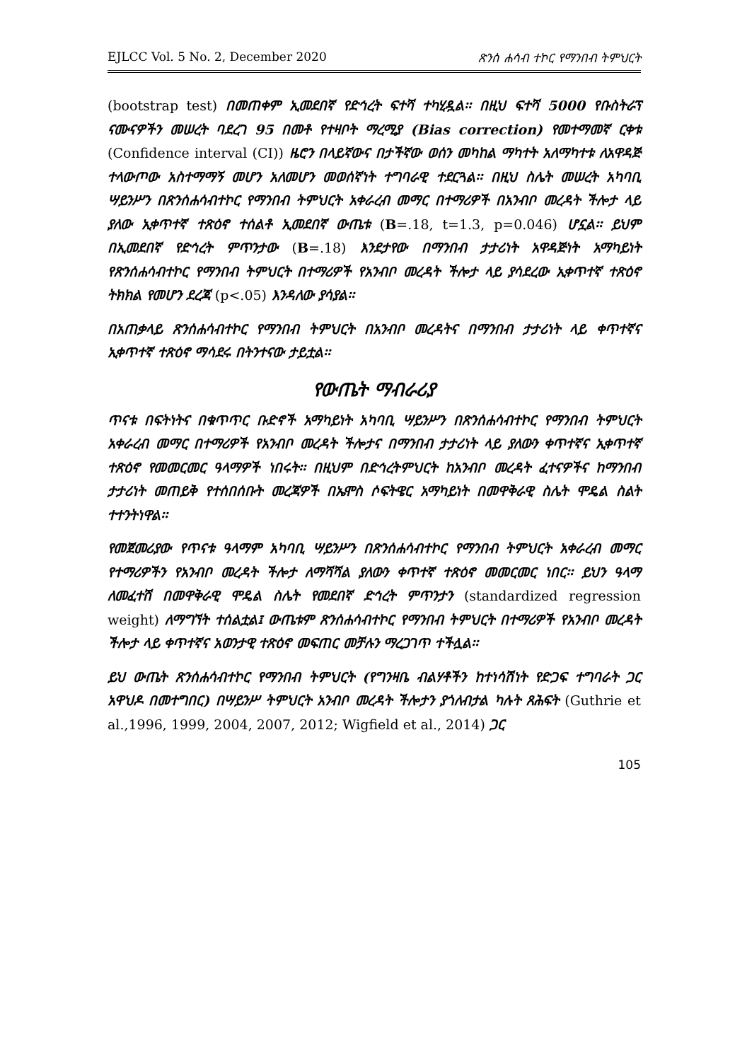EJLCC Vol. 5 No. 2, December 2020 ጽንሰ ሐሳብ ተኮር የማንበብ ትምህርት
(bootstrap test) በመጠቀም ኢመደበኛ የድኅረት ፍተሻ ተካሂዷል፡፡ በዚህ ፍተሻ 5000 የቡስትራፕ ናሙናዎችን መሠረት ባደረገ 95 በመቶ የተዛቦት ማረሚያ (Bias correction) የመተማመኛ ርቀቱ (Confidence interval (CI)) ዜሮን በላይኛውና በታችኛው ወሰን መካከል ማካተት አለማካተቱ ለአዋዳጅ ተላውጦው አስተማማኝ መሆን አለመሆን መወሰኛነት ተግባራዊ ተደርጓል፡፡ በዚህ ስሌት መሠረት አካባቢ ሣይንሥን በጽንሰሐሳብተኮር የማንበብ ትምህርት አቀራረብ መማር በተማሪዎች በአንብቦ መረዳት ችሎታ ላይ ያለው ኢቀጥተኛ ተጽዕኖ ተሰልቶ ኢመደበኛ ውጤቱ (B=.18, t=1.3, p=0.046) ሆኗል፡፡ ይህም በኢመደበኛ የድኅረት ምጥንታው (B=.18) እንደታየው በማንበብ ታታሪነት አዋዳጅነት አማካይነት የጽንሰሐሳብተኮር የማንበብ ትምህርት በተማሪዎች የአንብቦ መረዳት ችሎታ ላይ ያሳደረው ኢቀጥተኛ ተጽዕኖ ትክክል የመሆን ደረጃ (p<.05) እንዳለው ያሳያል፡፡
በአጠቃላይ ጽንሰሐሳብተኮር የማንበብ ትምህርት በአንብቦ መረዳትና በማንበብ ታታሪነት ላይ ቀጥተኛና ኢቀጥተኛ ተጽዕኖ ማሳደሩ በትንተናው ታይቷል፡፡
የውጤት ማብራሪያ
ጥናቱ በፍትነትና በቁጥጥር ቡድኖች አማካይነት አካባቢ ሣይንሥን በጽንሰሐሳብተኮር የማንበብ ትምህርት አቀራረብ መማር በተማሪዎች የአንብቦ መረዳት ችሎታና በማንበብ ታታሪነት ላይ ያለውን ቀጥተኛና ኢቀጥተኛ ተጽዕኖ የመመርመር ዓላማዎች ነበሩት፡፡ በዚህም በድኅረትምህርት ከአንብቦ መረዳት ፈተናዎችና ከማንበብ ታታሪነት መጠይቅ የተሰበሰቡት መረጃዎች በኤሞስ ሶፍትዌር አማካይነት በመዋቅራዊ ስሌት ሞዴል ስልት ተተንትነዋል፡፡
የመጀመሪያው የጥናቱ ዓላማም አካባቢ ሣይንሥን በጽንሰሐሳብተኮር የማንበብ ትምህርት አቀራረብ መማር የተማሪዎችን የአንብቦ መረዳት ችሎታ ለማሻሻል ያለውን ቀጥተኛ ተጽዕኖ መመርመር ነበር፡፡ ይህን ዓላማ ለመፈተሽ በመዋቅራዊ ሞዴል ስሌት የመደበኛ ድኅረት ምጥንታን (standardized regression weight) ለማግኘት ተሰልቷል፤ ውጤቱም ጽንሰሐሳብተኮር የማንበብ ትምህርት በተማሪዎች የአንብቦ መረዳት ችሎታ ላይ ቀጥተኛና አወንታዊ ተጽዕኖ መፍጠር መቻሉን ማረጋገጥ ተችሏል፡፡
ይህ ውጤት ጽንሰሐሳብተኮር የማንበብ ትምህርት (የግንዛቤ ብልሃቶችን ከተነሳሽነት የድጋፍ ተግባራት ጋር አዋህዶ በመተግበር) በሣይንሥ ትምህርት አንብቦ መረዳት ችሎታን ያጎለብታል ካሉት ጸሕፍት (Guthrie et al.,1996, 1999, 2004, 2007, 2012; Wigfield et al., 2014) ጋር
105